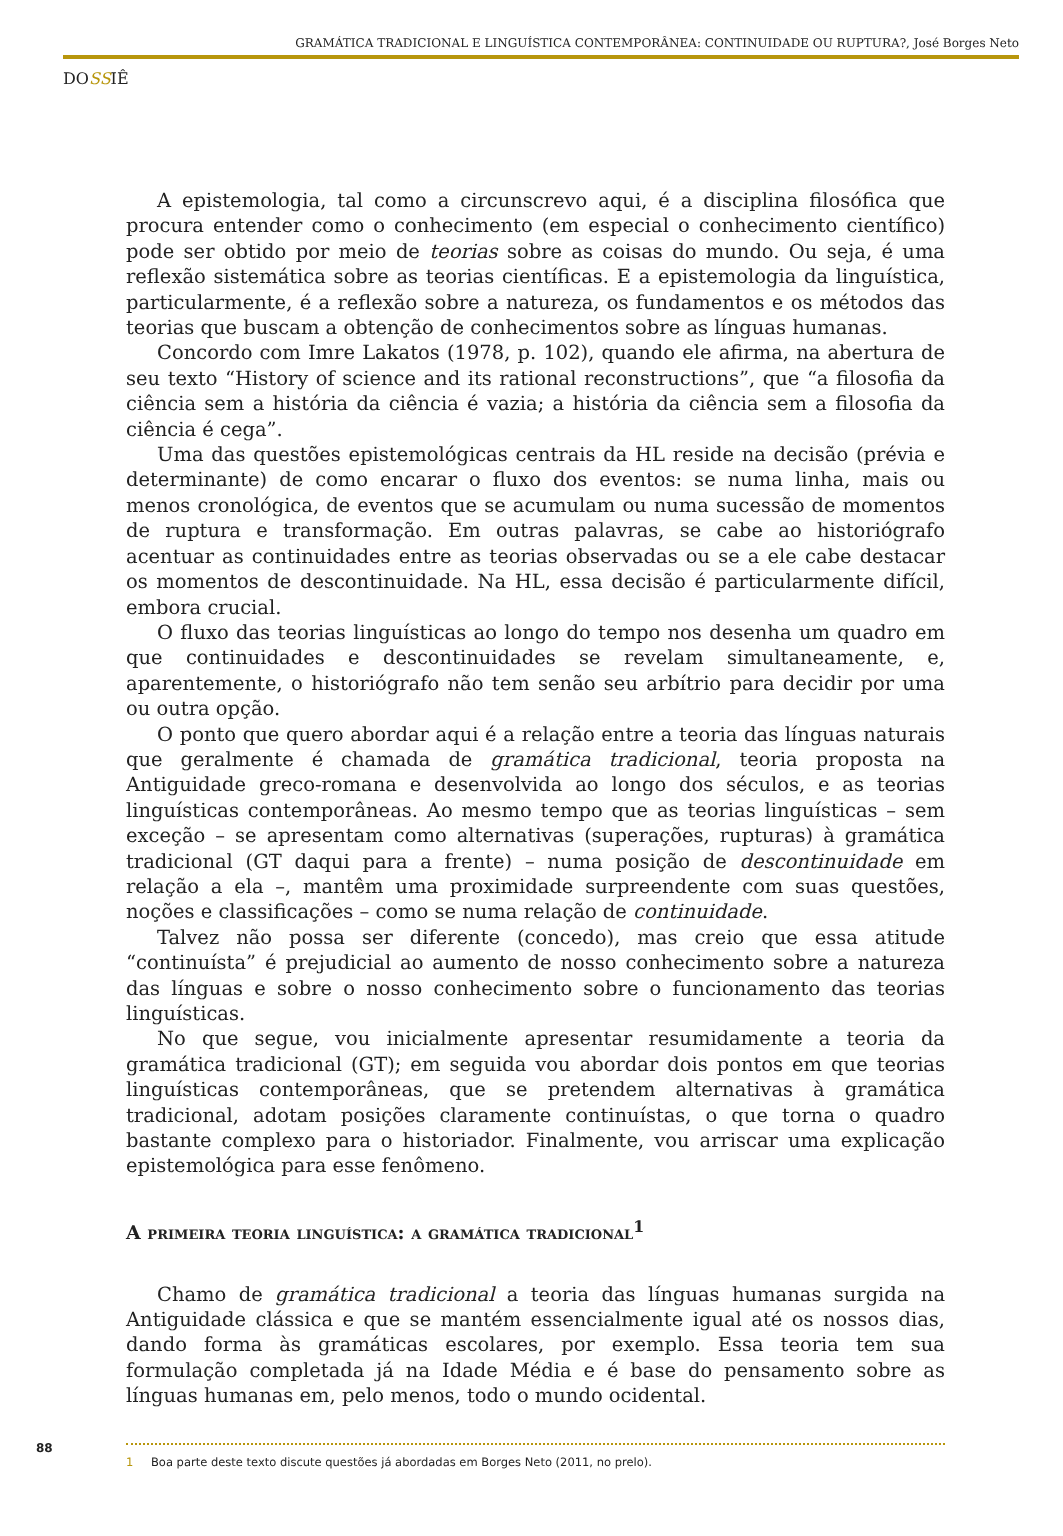GRAMÁTICA TRADICIONAL E LINGUÍSTICA CONTEMPORÂNEA: CONTINUIDADE OU RUPTURA?, José Borges Neto
DOSSIÊ
A epistemologia, tal como a circunscrevo aqui, é a disciplina filosófica que procura entender como o conhecimento (em especial o conhecimento científico) pode ser obtido por meio de teorias sobre as coisas do mundo. Ou seja, é uma reflexão sistemática sobre as teorias científicas. E a epistemologia da linguística, particularmente, é a reflexão sobre a natureza, os fundamentos e os métodos das teorias que buscam a obtenção de conhecimentos sobre as línguas humanas.
Concordo com Imre Lakatos (1978, p. 102), quando ele afirma, na abertura de seu texto “History of science and its rational reconstructions”, que “a filosofia da ciência sem a história da ciência é vazia; a história da ciência sem a filosofia da ciência é cega”.
Uma das questões epistemológicas centrais da HL reside na decisão (prévia e determinante) de como encarar o fluxo dos eventos: se numa linha, mais ou menos cronológica, de eventos que se acumulam ou numa sucessão de momentos de ruptura e transformação. Em outras palavras, se cabe ao historiógrafo acentuar as continuidades entre as teorias observadas ou se a ele cabe destacar os momentos de descontinuidade. Na HL, essa decisão é particularmente difícil, embora crucial.
O fluxo das teorias linguísticas ao longo do tempo nos desenha um quadro em que continuidades e descontinuidades se revelam simultaneamente, e, aparentemente, o historiógrafo não tem senão seu arbítrio para decidir por uma ou outra opção.
O ponto que quero abordar aqui é a relação entre a teoria das línguas naturais que geralmente é chamada de gramática tradicional, teoria proposta na Antiguidade greco-romana e desenvolvida ao longo dos séculos, e as teorias linguísticas contemporâneas. Ao mesmo tempo que as teorias linguísticas – sem exceção – se apresentam como alternativas (superações, rupturas) à gramática tradicional (GT daqui para a frente) – numa posição de descontinuidade em relação a ela –, mantêm uma proximidade surpreendente com suas questões, noções e classificações – como se numa relação de continuidade.
Talvez não possa ser diferente (concedo), mas creio que essa atitude “continuísta” é prejudicial ao aumento de nosso conhecimento sobre a natureza das línguas e sobre o nosso conhecimento sobre o funcionamento das teorias linguísticas.
No que segue, vou inicialmente apresentar resumidamente a teoria da gramática tradicional (GT); em seguida vou abordar dois pontos em que teorias linguísticas contemporâneas, que se pretendem alternativas à gramática tradicional, adotam posições claramente continuístas, o que torna o quadro bastante complexo para o historiador. Finalmente, vou arriscar uma explicação epistemológica para esse fenômeno.
A primeira teoria linguística: a gramática tradicional<sup>1</sup>
Chamo de gramática tradicional a teoria das línguas humanas surgida na Antiguidade clássica e que se mantém essencialmente igual até os nossos dias, dando forma às gramáticas escolares, por exemplo. Essa teoria tem sua formulação completada já na Idade Média e é base do pensamento sobre as línguas humanas em, pelo menos, todo o mundo ocidental.
88
1 Boa parte deste texto discute questões já abordadas em Borges Neto (2011, no prelo).